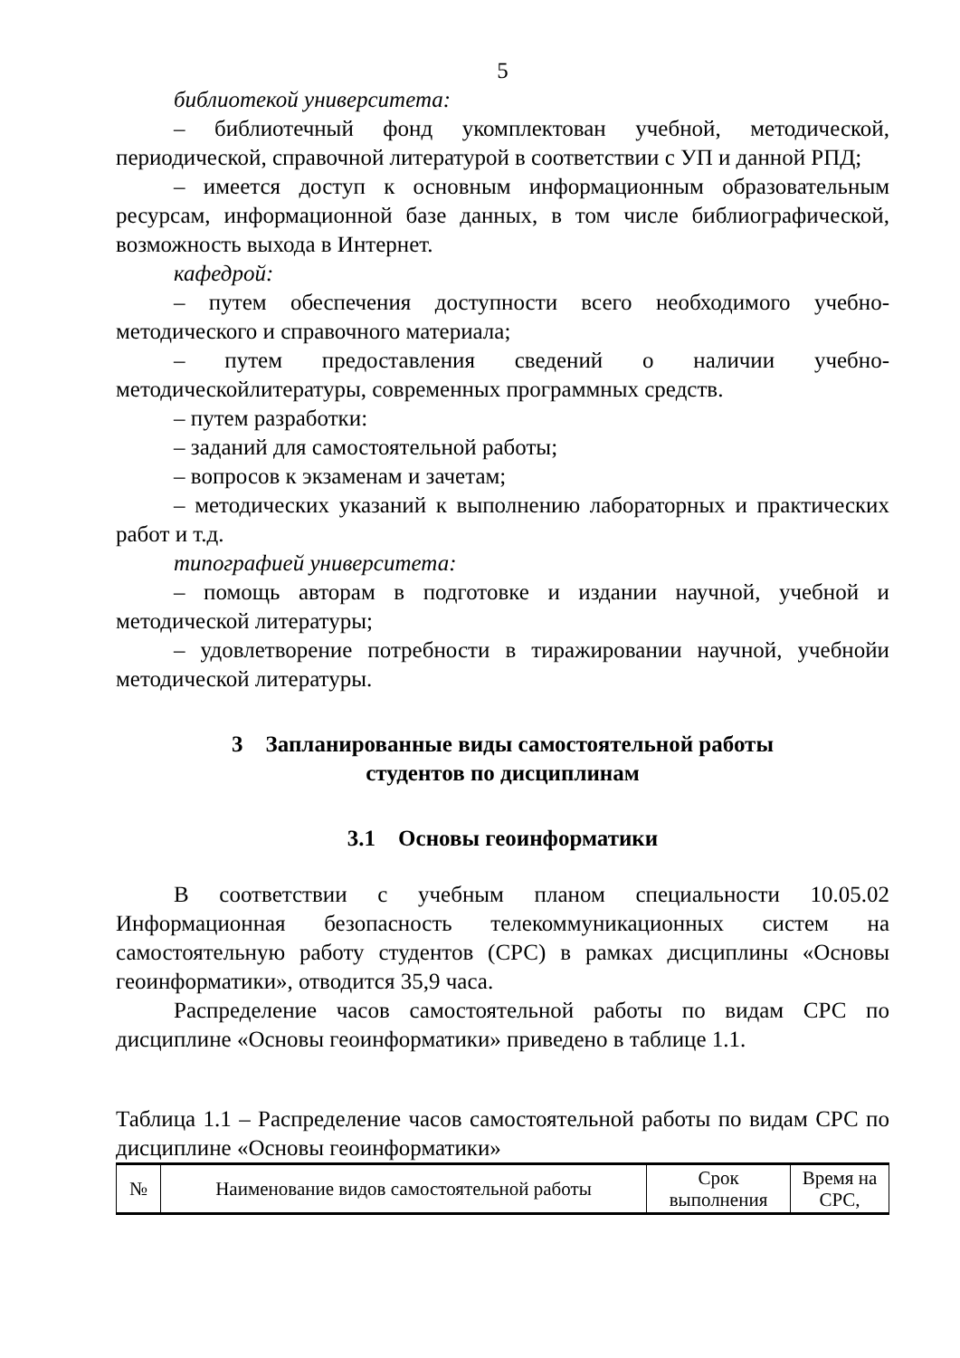5
библиотекой университета:
– библиотечный фонд укомплектован учебной, методической, периодической, справочной литературой в соответствии с УП и данной РПД;
– имеется доступ к основным информационным образовательным ресурсам, информационной базе данных, в том числе библиографической, возможность выхода в Интернет.
кафедрой:
– путем обеспечения доступности всего необходимого учебно-методического и справочного материала;
– путем предоставления сведений о наличии учебно-методическойлитературы, современных программных средств.
– путем разработки:
– заданий для самостоятельной работы;
– вопросов к экзаменам и зачетам;
– методических указаний к выполнению лабораторных и практических работ и т.д.
типографией университета:
– помощь авторам в подготовке и издании научной, учебной и методической литературы;
– удовлетворение потребности в тиражировании научной, учебнойи методической литературы.
3 Запланированные виды самостоятельной работы
студентов по дисциплинам
3.1 Основы геоинформатики
В соответствии с учебным планом специальности 10.05.02 Информационная безопасность телекоммуникационных систем на самостоятельную работу студентов (СРС) в рамках дисциплины «Основы геоинформатики», отводится 35,9 часа.
Распределение часов самостоятельной работы по видам СРС по дисциплине «Основы геоинформатики» приведено в таблице 1.1.
Таблица 1.1 – Распределение часов самостоятельной работы по видам СРС по дисциплине «Основы геоинформатики»
| № | Наименование видов самостоятельной работы | Срок выполнения | Время на СРС, |
| --- | --- | --- | --- |